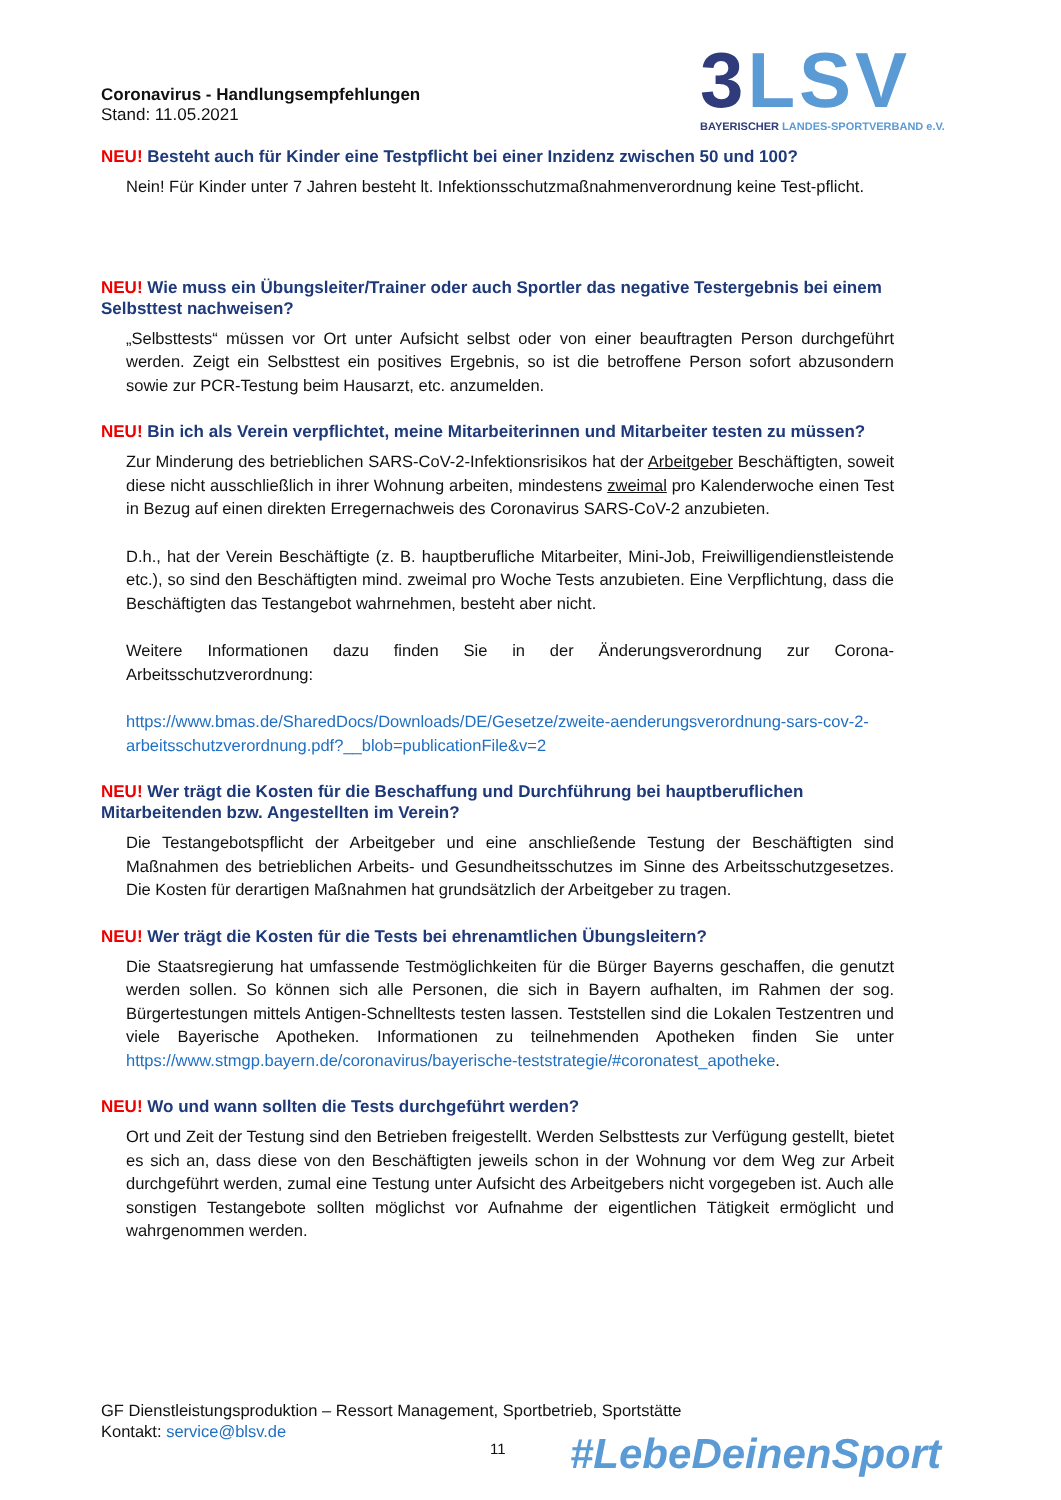3 LSV
BAYERISCHER LANDES-SPORTVERBAND e.V.
Coronavirus - Handlungsempfehlungen
Stand: 11.05.2021
NEU! Besteht auch für Kinder eine Testpflicht bei einer Inzidenz zwischen 50 und 100?
Nein! Für Kinder unter 7 Jahren besteht lt. Infektionsschutzmaßnahmenverordnung keine Test-pflicht.
NEU! Wie muss ein Übungsleiter/Trainer oder auch Sportler das negative Testergebnis bei einem Selbsttest nachweisen?
„Selbsttests“ müssen vor Ort unter Aufsicht selbst oder von einer beauftragten Person durchgeführt werden. Zeigt ein Selbsttest ein positives Ergebnis, so ist die betroffene Person sofort abzusondern sowie zur PCR-Testung beim Hausarzt, etc. anzumelden.
NEU! Bin ich als Verein verpflichtet, meine Mitarbeiterinnen und Mitarbeiter testen zu müssen?
Zur Minderung des betrieblichen SARS-CoV-2-Infektionsrisikos hat der Arbeitgeber Beschäftigten, soweit diese nicht ausschließlich in ihrer Wohnung arbeiten, mindestens zweimal pro Kalenderwoche einen Test in Bezug auf einen direkten Erregernachweis des Coronavirus SARS-CoV-2 anzubieten.
D.h., hat der Verein Beschäftigte (z. B. hauptberufliche Mitarbeiter, Mini-Job, Freiwilligendienstleistende etc.), so sind den Beschäftigten mind. zweimal pro Woche Tests anzubieten. Eine Verpflichtung, dass die Beschäftigten das Testangebot wahrnehmen, besteht aber nicht.
Weitere Informationen dazu finden Sie in der Änderungsverordnung zur Corona-Arbeitsschutzverordnung:
https://www.bmas.de/SharedDocs/Downloads/DE/Gesetze/zweite-aenderungsverordnung-sars-cov-2-arbeitsschutzverordnung.pdf?__blob=publicationFile&v=2
NEU! Wer trägt die Kosten für die Beschaffung und Durchführung bei hauptberuflichen Mitarbeitenden bzw. Angestellten im Verein?
Die Testangebotspflicht der Arbeitgeber und eine anschließende Testung der Beschäftigten sind Maßnahmen des betrieblichen Arbeits- und Gesundheitsschutzes im Sinne des Arbeitsschutzgesetzes. Die Kosten für derartigen Maßnahmen hat grundsätzlich der Arbeitgeber zu tragen.
NEU! Wer trägt die Kosten für die Tests bei ehrenamtlichen Übungsleitern?
Die Staatsregierung hat umfassende Testmöglichkeiten für die Bürger Bayerns geschaffen, die genutzt werden sollen. So können sich alle Personen, die sich in Bayern aufhalten, im Rahmen der sog. Bürgertestungen mittels Antigen-Schnelltests testen lassen. Teststellen sind die Lokalen Testzentren und viele Bayerische Apotheken. Informationen zu teilnehmenden Apotheken finden Sie unter https://www.stmgp.bayern.de/coronavirus/bayerische-teststrategie/#coronatest_apotheke.
NEU! Wo und wann sollten die Tests durchgeführt werden?
Ort und Zeit der Testung sind den Betrieben freigestellt. Werden Selbsttests zur Verfügung gestellt, bietet es sich an, dass diese von den Beschäftigten jeweils schon in der Wohnung vor dem Weg zur Arbeit durchgeführt werden, zumal eine Testung unter Aufsicht des Arbeitgebers nicht vorgegeben ist. Auch alle sonstigen Testangebote sollten möglichst vor Aufnahme der eigentlichen Tätigkeit ermöglicht und wahrgenommen werden.
GF Dienstleistungsproduktion – Ressort Management, Sportbetrieb, Sportstätte
Kontakt: service@blsv.de
11 #LebeDeinenSport